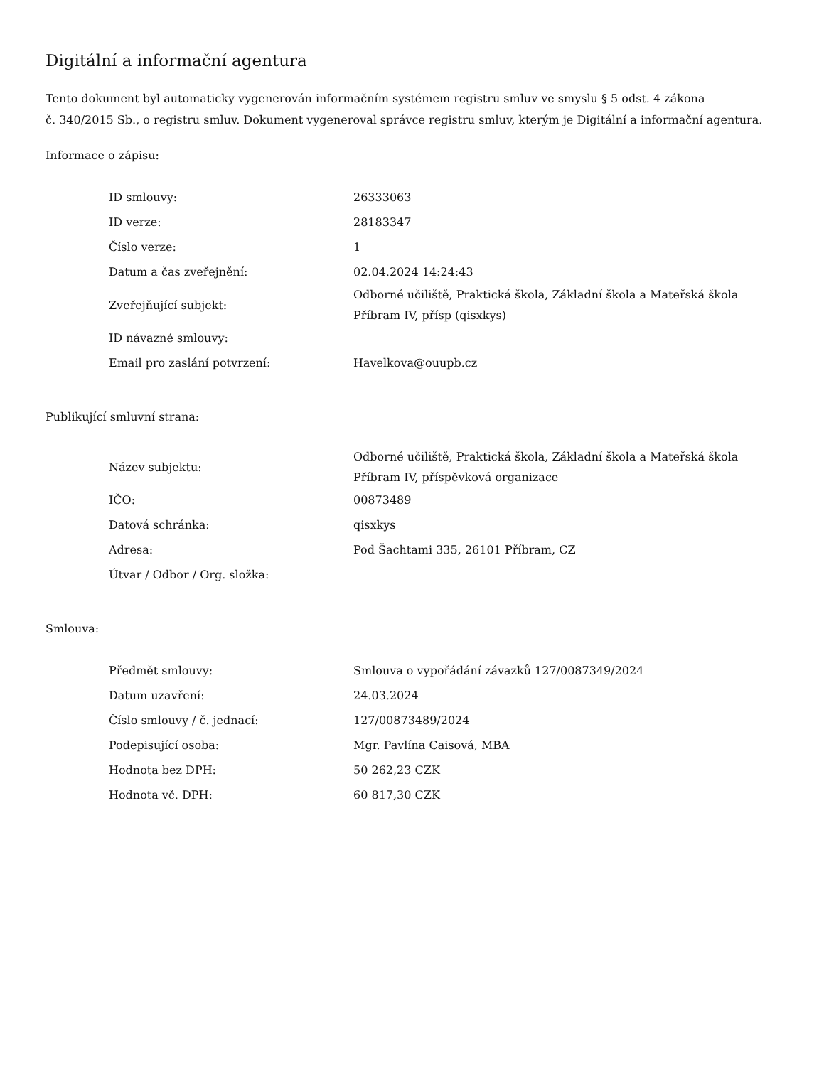Digitální a informační agentura
Tento dokument byl automaticky vygenerován informačním systémem registru smluv ve smyslu § 5 odst. 4 zákona
č. 340/2015 Sb., o registru smluv. Dokument vygeneroval správce registru smluv, kterým je Digitální a informační agentura.
Informace o zápisu:
| ID smlouvy: | 26333063 |
| ID verze: | 28183347 |
| Číslo verze: | 1 |
| Datum a čas zveřejnění: | 02.04.2024 14:24:43 |
| Zveřejňující subjekt: | Odborné učiliště, Praktická škola, Základní škola a Mateřská škola Příbram IV, přísp (qisxkys) |
| ID návazné smlouvy: | |
| Email pro zaslání potvrzení: | Havelkova@ouupb.cz |
Publikující smluvní strana:
| Název subjektu: | Odborné učiliště, Praktická škola, Základní škola a Mateřská škola Příbram IV, příspěvková organizace |
| IČO: | 00873489 |
| Datová schránka: | qisxkys |
| Adresa: | Pod Šachtami 335, 26101 Příbram, CZ |
| Útvar / Odbor / Org. složka: | |
Smlouva:
| Předmět smlouvy: | Smlouva o vypořádání závazků 127/0087349/2024 |
| Datum uzavření: | 24.03.2024 |
| Číslo smlouvy / č. jednací: | 127/00873489/2024 |
| Podepisující osoba: | Mgr. Pavlína Caisová, MBA |
| Hodnota bez DPH: | 50 262,23 CZK |
| Hodnota vč. DPH: | 60 817,30 CZK |